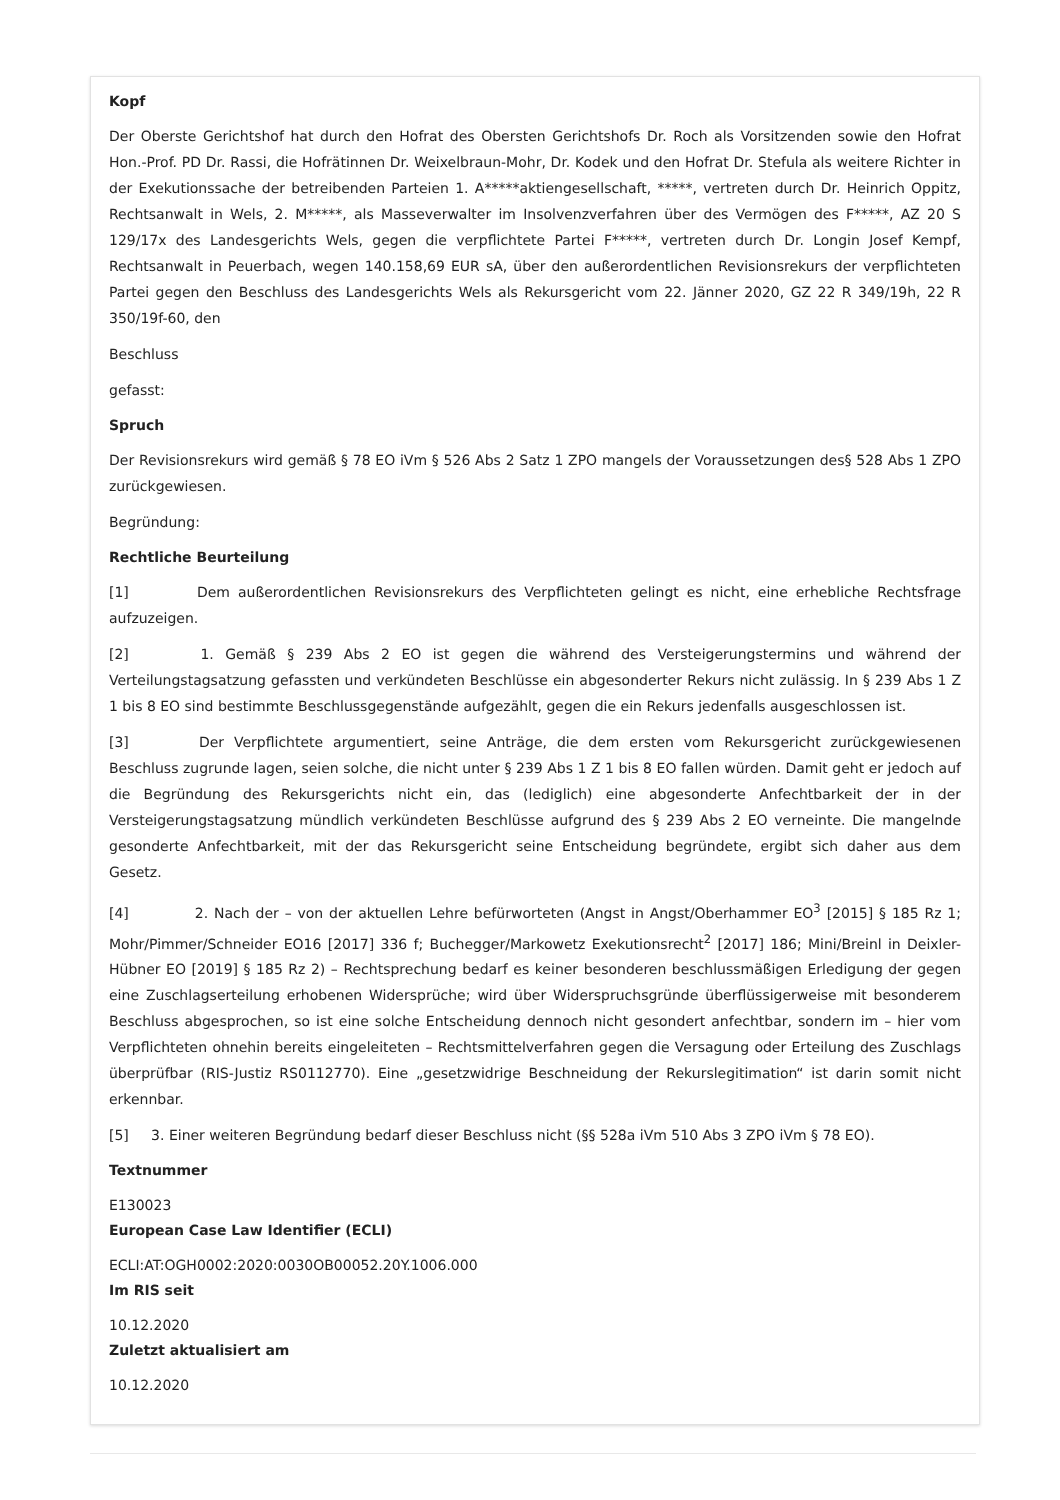Kopf
Der Oberste Gerichtshof hat durch den Hofrat des Obersten Gerichtshofs Dr. Roch als Vorsitzenden sowie den Hofrat Hon.-Prof. PD Dr. Rassi, die Hofrätinnen Dr. Weixelbraun-Mohr, Dr. Kodek und den Hofrat Dr. Stefula als weitere Richter in der Exekutionssache der betreibenden Parteien 1. A*****aktiengesellschaft, *****, vertreten durch Dr. Heinrich Oppitz, Rechtsanwalt in Wels, 2. M*****, als Masseverwalter im Insolvenzverfahren über des Vermögen des F*****, AZ 20 S 129/17x des Landesgerichts Wels, gegen die verpflichtete Partei F*****, vertreten durch Dr. Longin Josef Kempf, Rechtsanwalt in Peuerbach, wegen 140.158,69 EUR sA, über den außerordentlichen Revisionsrekurs der verpflichteten Partei gegen den Beschluss des Landesgerichts Wels als Rekursgericht vom 22. Jänner 2020, GZ 22 R 349/19h, 22 R 350/19f-60, den
Beschluss
gefasst:
Spruch
Der Revisionsrekurs wird gemäß § 78 EO iVm § 526 Abs 2 Satz 1 ZPO mangels der Voraussetzungen des§ 528 Abs 1 ZPO zurückgewiesen.
Begründung:
Rechtliche Beurteilung
[1] Dem außerordentlichen Revisionsrekurs des Verpflichteten gelingt es nicht, eine erhebliche Rechtsfrage aufzuzeigen.
[2] 1. Gemäß § 239 Abs 2 EO ist gegen die während des Versteigerungstermins und während der Verteilungstagsatzung gefassten und verkündeten Beschlüsse ein abgesonderter Rekurs nicht zulässig. In § 239 Abs 1 Z 1 bis 8 EO sind bestimmte Beschlussgegenstände aufgezählt, gegen die ein Rekurs jedenfalls ausgeschlossen ist.
[3] Der Verpflichtete argumentiert, seine Anträge, die dem ersten vom Rekursgericht zurückgewiesenen Beschluss zugrunde lagen, seien solche, die nicht unter § 239 Abs 1 Z 1 bis 8 EO fallen würden. Damit geht er jedoch auf die Begründung des Rekursgerichts nicht ein, das (lediglich) eine abgesonderte Anfechtbarkeit der in der Versteigerungstagsatzung mündlich verkündeten Beschlüsse aufgrund des § 239 Abs 2 EO verneinte. Die mangelnde gesonderte Anfechtbarkeit, mit der das Rekursgericht seine Entscheidung begründete, ergibt sich daher aus dem Gesetz.
[4] 2. Nach der – von der aktuellen Lehre befürworteten (Angst in Angst/Oberhammer EO<sup>3</sup> [2015] § 185 Rz 1; Mohr/Pimmer/Schneider EO16 [2017] 336 f; Buchegger/Markowetz Exekutionsrecht<sup>2</sup> [2017] 186; Mini/Breinl in Deixler-Hübner EO [2019] § 185 Rz 2) – Rechtsprechung bedarf es keiner besonderen beschlussmäßigen Erledigung der gegen eine Zuschlagserteilung erhobenen Widersprüche; wird über Widerspruchsgründe überflüssigerweise mit besonderem Beschluss abgesprochen, so ist eine solche Entscheidung dennoch nicht gesondert anfechtbar, sondern im – hier vom Verpflichteten ohnehin bereits eingeleiteten – Rechtsmittelverfahren gegen die Versagung oder Erteilung des Zuschlags überprüfbar (RIS-Justiz RS0112770). Eine „gesetzwidrige Beschneidung der Rekurslegitimation“ ist darin somit nicht erkennbar.
[5] 3. Einer weiteren Begründung bedarf dieser Beschluss nicht (§§ 528a iVm 510 Abs 3 ZPO iVm § 78 EO).
Textnummer
E130023
European Case Law Identifier (ECLI)
ECLI:AT:OGH0002:2020:0030OB00052.20Y.1006.000
Im RIS seit
10.12.2020
Zuletzt aktualisiert am
10.12.2020